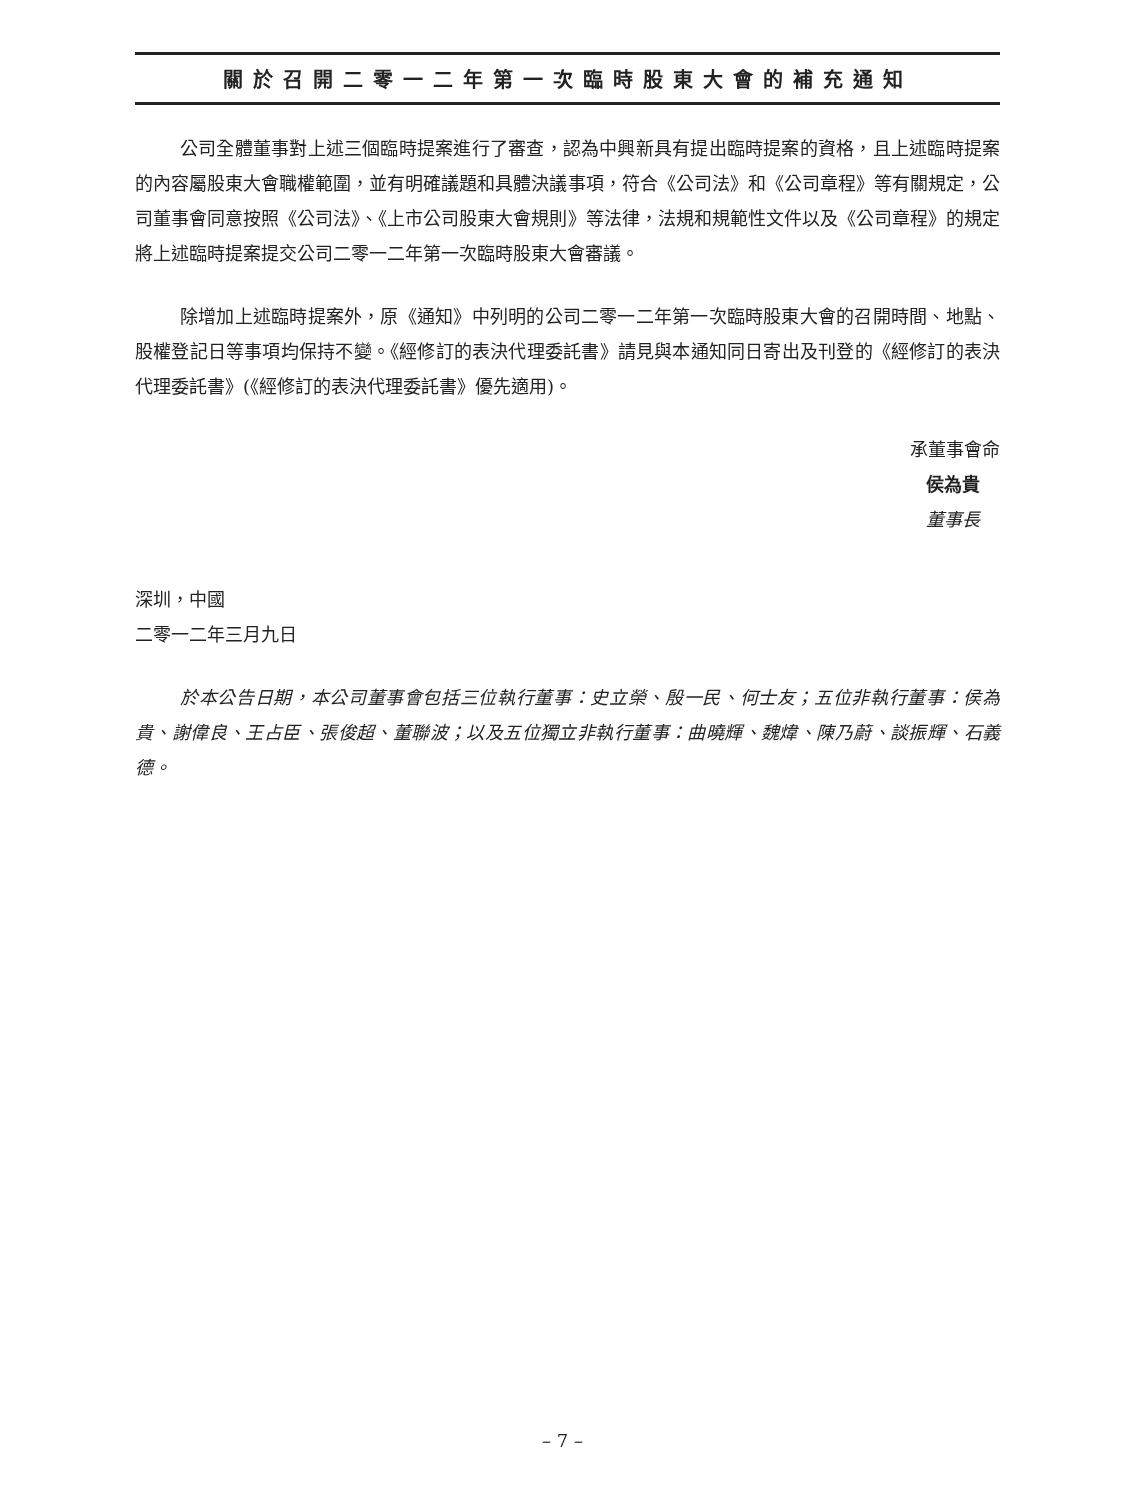關於召開二零一二年第一次臨時股東大會的補充通知
公司全體董事對上述三個臨時提案進行了審查，認為中興新具有提出臨時提案的資格，且上述臨時提案的內容屬股東大會職權範圍，並有明確議題和具體決議事項，符合《公司法》和《公司章程》等有關規定，公司董事會同意按照《公司法》、《上市公司股東大會規則》等法律，法規和規範性文件以及《公司章程》的規定將上述臨時提案提交公司二零一二年第一次臨時股東大會審議。
除增加上述臨時提案外，原《通知》中列明的公司二零一二年第一次臨時股東大會的召開時間、地點、股權登記日等事項均保持不變。《經修訂的表決代理委託書》請見與本通知同日寄出及刊登的《經修訂的表決代理委託書》(《經修訂的表決代理委託書》優先適用)。
承董事會命
侯為貴
董事長
深圳，中國
二零一二年三月九日
於本公告日期，本公司董事會包括三位執行董事：史立榮、殷一民、何士友；五位非執行董事：侯為貴、謝偉良、王占臣、張俊超、董聯波；以及五位獨立非執行董事：曲曉輝、魏煒、陳乃蔚、談振輝、石義德。
– 7 –